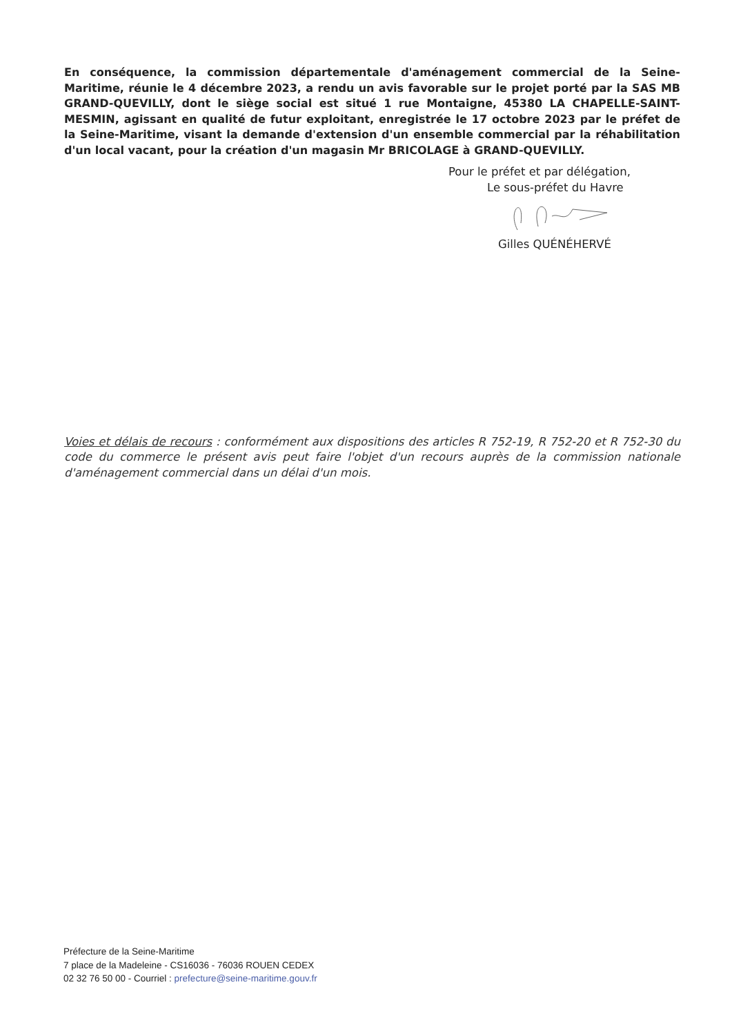En conséquence, la commission départementale d'aménagement commercial de la Seine-Maritime, réunie le 4 décembre 2023, a rendu un avis favorable sur le projet porté par la SAS MB GRAND-QUEVILLY, dont le siège social est situé 1 rue Montaigne, 45380 LA CHAPELLE-SAINT-MESMIN, agissant en qualité de futur exploitant, enregistrée le 17 octobre 2023 par le préfet de la Seine-Maritime, visant la demande d'extension d'un ensemble commercial par la réhabilitation d'un local vacant, pour la création d'un magasin Mr BRICOLAGE à GRAND-QUEVILLY.
Pour le préfet et par délégation,
Le sous-préfet du Havre
Gilles QUÉNÉHERVÉ
Voies et délais de recours : conformément aux dispositions des articles R 752-19, R 752-20 et R 752-30 du code du commerce le présent avis peut faire l'objet d'un recours auprès de la commission nationale d'aménagement commercial dans un délai d'un mois.
Préfecture de la Seine-Maritime
7 place de la Madeleine - CS16036 - 76036 ROUEN CEDEX
02 32 76 50 00 - Courriel : prefecture@seine-maritime.gouv.fr